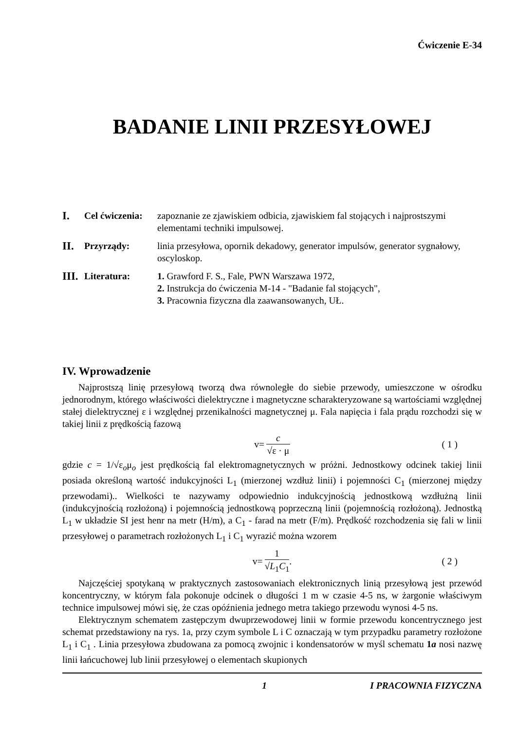Ćwiczenie E-34
BADANIE LINII PRZESYŁOWEJ
I.
Cel ćwiczenia:
zapoznanie ze zjawiskiem odbicia, zjawiskiem fal stojących i najprostszymi elementami techniki impulsowej.
II.
Przyrządy: linia przesyłowa, opornik dekadowy, generator impulsów, generator sygnałowy, oscyloskop.
III.
Literatura: 1. Grawford F. S., Fale, PWN Warszawa 1972,
2. Instrukcja do ćwiczenia M-14 - "Badanie fal stojących",
3. Pracownia fizyczna dla zaawansowanych, UŁ.
IV. Wprowadzenie
Najprostszą linię przesyłową tworzą dwa równoległe do siebie przewody, umieszczone w ośrodku jednorodnym, którego właściwości dielektryczne i magnetyczne scharakteryzowane są wartościami względnej stałej dielektrycznej ε i względnej przenikalności magnetycznej μ. Fala napięcia i fala prądu rozchodzi się w takiej linii z prędkością fazową
v= c √ε · μ ( 1 )
gdzie c = 1/√ε<sub>o</sub>μ<sub>o</sub> jest prędkością fal elektromagnetycznych w próżni. Jednostkowy odcinek takiej linii posiada określoną wartość indukcyjności L<sub>1</sub> (mierzonej wzdłuż linii) i pojemności C<sub>1</sub> (mierzonej między przewodami).. Wielkości te nazywamy odpowiednio indukcyjnością jednostkową wzdłużną linii (indukcyjnością rozłożoną) i pojemnością jednostkową poprzeczną linii (pojemnością rozłożoną). Jednostką L<sub>1</sub> w układzie SI jest henr na metr (H/m), a C<sub>1</sub> - farad na metr (F/m). Prędkość rozchodzenia się fali w linii przesyłowej o parametrach rozłożonych L<sub>1</sub> i C<sub>1</sub> wyrazić można wzorem
v= 1 √L<sub>1</sub>C<sub>1</sub>. ( 2 )
Najczęściej spotykaną w praktycznych zastosowaniach elektronicznych linią przesyłową jest przewód koncentryczny, w którym fala pokonuje odcinek o długości 1 m w czasie 4-5 ns, w żargonie właściwym technice impulsowej mówi się, że czas opóźnienia jednego metra takiego przewodu wynosi 4-5 ns.
Elektrycznym schematem zastępczym dwuprzewodowej linii w formie przewodu koncentrycznego jest schemat przedstawiony na rys. 1a, przy czym symbole L i C oznaczają w tym przypadku parametry rozłożone L<sub>1</sub> i C<sub>1</sub> . Linia przesyłowa zbudowana za pomocą zwojnic i kondensatorów w myśl schematu 1a nosi nazwę linii łańcuchowej lub linii przesyłowej o elementach skupionych
1 I PRACOWNIA FIZYCZNA